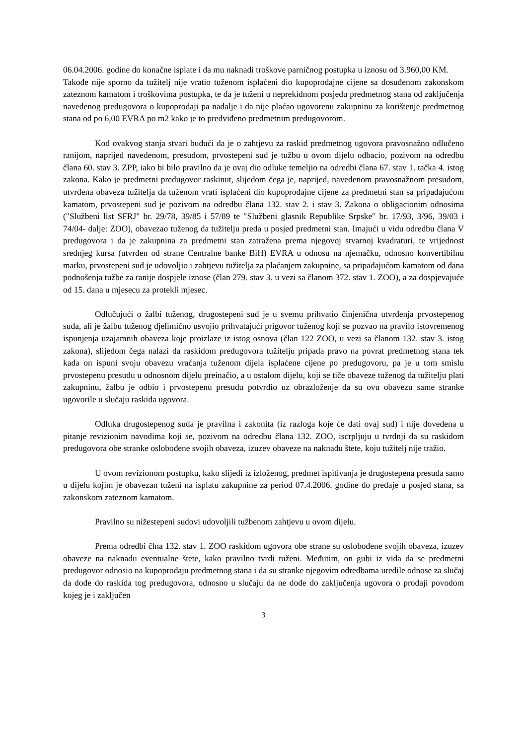06.04.2006. godine do konačne isplate i da mu naknadi troškove parničnog postupka u iznosu od 3.960,00 KM.
Takođe nije sporno da tužitelj nije vratio tuženom isplaćeni dio kupoprodajne cijene sa dosuđenom zakonskom zateznom kamatom i troškovima postupka, te da je tuženi u neprekidnom posjedu predmetnog stana od zaključenja navedenog predugovora o kupoprodaji pa nadalje i da nije plaćao ugovorenu zakupninu za korištenje predmetnog stana od po 6,00 EVRA po m2 kako je to predviđeno predmetnim predugovorom.
Kod ovakvog stanja stvari budući da je o zahtjevu za raskid predmetnog ugovora pravosnažno odlučeno ranijom, naprijed navedenom, presudom, prvostepeni sud je tužbu u ovom dijelu odbacio, pozivom na odredbu člana 60. stav 3. ZPP, iako bi bilo pravilno da je ovaj dio odluke temeljio na odredbi člana 67. stav 1. tačka 4. istog zakona. Kako je predmetni predugovor raskinut, slijedom čega je, naprijed, navedenom pravosnažnom presudom, utvrđena obaveza tužitelja da tuženom vrati isplaćeni dio kupoprodajne cijene za predmetni stan sa pripadajućom kamatom, prvostepeni sud je pozivom na odredbu člana 132. stav 2. i stav 3. Zakona o obligacionim odnosima ("Službeni list SFRJ" br. 29/78, 39/85 i 57/89 te ″Službeni glasnik Republike Srpske″ br. 17/93, 3/96, 39/03 i 74/04- dalje: ZOO), obavezao tuženog da tužitelju preda u posjed predmetni stan. Imajući u vidu odredbu člana V predugovora i da je zakupnina za predmetni stan zatražena prema njegovoj stvarnoj kvadraturi, te vrijednost srednjeg kursa (utvrđen od strane Centralne banke BiH) EVRA u odnosu na njemačku, odnosno konvertibilnu marku, prvostepeni sud je udovoljio i zahtjevu tužitelja za plaćanjem zakupnine, sa pripadajućom kamatom od dana podnošenja tužbe za ranije dospjele iznose (član 279. stav 3. u vezi sa članom 372. stav 1. ZOO), a za dospjevajuće od 15. dana u mjesecu za protekli mjesec.
Odlučujući o žalbi tuženog, drugostepeni sud je u svemu prihvatio činjenična utvrđenja prvostepenog suda, ali je žalbu tuženog djelimično usvojio prihvatajući prigovor tuženog koji se pozvao na pravilo istovremenog ispunjenja uzajamnih obaveza koje proizlaze iz istog osnova (član 122 ZOO, u vezi sa članom 132. stav 3. istog zakona), slijedom čega nalazi da raskidom predugovora tužitelju pripada pravo na povrat predmetnog stana tek kada on ispuni svoju obavezu vraćanja tuženom dijela isplaćene cijene po predugovoru, pa je u tom smislu prvostepenu presudu u odnosnom dijelu preinačio, a u ostalom dijelu, koji se tiče obaveze tuženog da tužitelju plati zakupninu, žalbu je odbio i prvostepenu presudu potvrdio uz obrazloženje da su ovu obavezu same stranke ugovorile u slučaju raskida ugovora.
Odluka drugostepenog suda je pravilna i zakonita (iz razloga koje će dati ovaj sud) i nije dovedena u pitanje revizionim navodima koji se, pozivom na odredbu člana 132. ZOO, iscrpljuju u tvrdnji da su raskidom predugovora obe stranke oslobođene svojih obaveza, izuzev obaveze na naknadu štete, koju tužitelj nije tražio.
U ovom revizionom postupku, kako slijedi iz izloženog, predmet ispitivanja je drugostepena presuda samo u dijelu kojim je obavezan tuženi na isplatu zakupnine za period 07.4.2006. godine do predaje u posjed stana, sa zakonskom zateznom kamatom.
Pravilno su nižestepeni sudovi udovoljili tužbenom zahtjevu u ovom dijelu.
Prema odredbi člna 132. stav 1. ZOO raskidom ugovora obe strane su oslobođene svojih obaveza, izuzev obaveze na naknadu eventualne štete, kako pravilno tvrdi tuženi. Međutim, on gubi iz vida da se predmetni predugovor odnosio na kupoprodaju predmetnog stana i da su stranke njegovim odredbama uredile odnose za slučaj da dođe do raskida tog predugovora, odnosno u slučaju da ne dođe do zaključenja ugovora o prodaji povodom kojeg je i zaključen
3